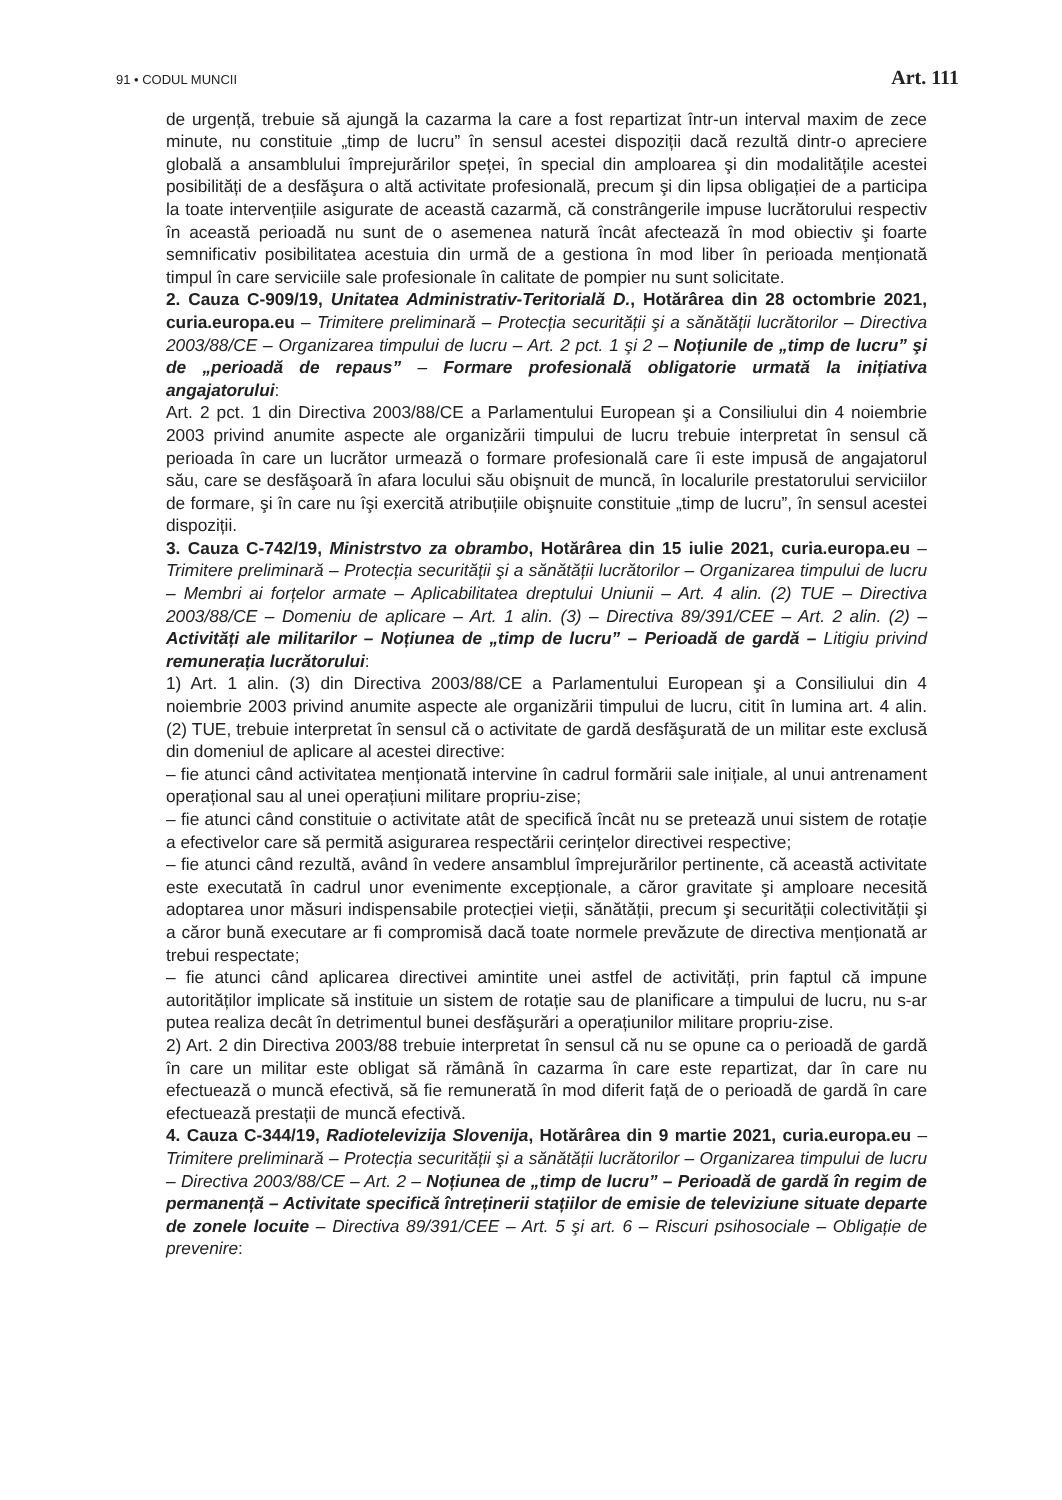91 • CODUL MUNCII Art. 111
de urgență, trebuie să ajungă la cazarma la care a fost repartizat într-un interval maxim de zece minute, nu constituie „timp de lucru” în sensul acestei dispoziții dacă rezultă dintr-o apreciere globală a ansamblului împrejurărilor speței, în special din amploarea şi din modalitățile acestei posibilități de a desfăşura o altă activitate profesională, precum şi din lipsa obligației de a participa la toate intervențiile asigurate de această cazarmă, că constrângerile impuse lucrătorului respectiv în această perioadă nu sunt de o asemenea natură încât afectează în mod obiectiv şi foarte semnificativ posibilitatea acestuia din urmă de a gestiona în mod liber în perioada menționată timpul în care serviciile sale profesionale în calitate de pompier nu sunt solicitate.
2. Cauza C-909/19, Unitatea Administrativ-Teritorială D., Hotărârea din 28 octombrie 2021, curia.europa.eu – Trimitere preliminară – Protecția securității şi a sănătății lucrătorilor – Directiva 2003/88/CE – Organizarea timpului de lucru – Art. 2 pct. 1 şi 2 – Noțiunile de „timp de lucru” şi de „perioadă de repaus” – Formare profesională obligatorie urmată la inițiativa angajatorului:
Art. 2 pct. 1 din Directiva 2003/88/CE a Parlamentului European şi a Consiliului din 4 noiembrie 2003 privind anumite aspecte ale organizării timpului de lucru trebuie interpretat în sensul că perioada în care un lucrător urmează o formare profesională care îi este impusă de angajatorul său, care se desfăşoară în afara locului său obişnuit de muncă, în localurile prestatorului serviciilor de formare, şi în care nu îşi exercită atribuțiile obişnuite constituie „timp de lucru”, în sensul acestei dispoziții.
3. Cauza C-742/19, Ministrstvo za obrambo, Hotărârea din 15 iulie 2021, curia.europa.eu – Trimitere preliminară – Protecția securității şi a sănătății lucrătorilor – Organizarea timpului de lucru – Membri ai forțelor armate – Aplicabilitatea dreptului Uniunii – Art. 4 alin. (2) TUE – Directiva 2003/88/CE – Domeniu de aplicare – Art. 1 alin. (3) – Directiva 89/391/CEE – Art. 2 alin. (2) – Activități ale militarilor – Noțiunea de „timp de lucru” – Perioadă de gardă – Litigiu privind remunerația lucrătorului:
1) Art. 1 alin. (3) din Directiva 2003/88/CE a Parlamentului European şi a Consiliului din 4 noiembrie 2003 privind anumite aspecte ale organizării timpului de lucru, citit în lumina art. 4 alin. (2) TUE, trebuie interpretat în sensul că o activitate de gardă desfăşurată de un militar este exclusă din domeniul de aplicare al acestei directive:
– fie atunci când activitatea menționată intervine în cadrul formării sale inițiale, al unui antrenament operațional sau al unei operațiuni militare propriu-zise;
– fie atunci când constituie o activitate atât de specifică încât nu se pretează unui sistem de rotație a efectivelor care să permită asigurarea respectării cerințelor directivei respective;
– fie atunci când rezultă, având în vedere ansamblul împrejurărilor pertinente, că această activitate este executată în cadrul unor evenimente excepționale, a căror gravitate şi amploare necesită adoptarea unor măsuri indispensabile protecției vieții, sănătății, precum şi securității colectivității şi a căror bună executare ar fi compromisă dacă toate normele prevăzute de directiva menționată ar trebui respectate;
– fie atunci când aplicarea directivei amintite unei astfel de activități, prin faptul că impune autorităților implicate să instituie un sistem de rotație sau de planificare a timpului de lucru, nu s-ar putea realiza decât în detrimentul bunei desfăşurări a operațiunilor militare propriu-zise.
2) Art. 2 din Directiva 2003/88 trebuie interpretat în sensul că nu se opune ca o perioadă de gardă în care un militar este obligat să rămână în cazarma în care este repartizat, dar în care nu efectuează o muncă efectivă, să fie remunerată în mod diferit față de o perioadă de gardă în care efectuează prestații de muncă efectivă.
4. Cauza C-344/19, Radiotelevizija Slovenija, Hotărârea din 9 martie 2021, curia.europa.eu – Trimitere preliminară – Protecția securității şi a sănătății lucrătorilor – Organizarea timpului de lucru – Directiva 2003/88/CE – Art. 2 – Noțiunea de „timp de lucru” – Perioadă de gardă în regim de permanență – Activitate specifică întreținerii stațiilor de emisie de televiziune situate departe de zonele locuite – Directiva 89/391/CEE – Art. 5 şi art. 6 – Riscuri psihosociale – Obligație de prevenire: